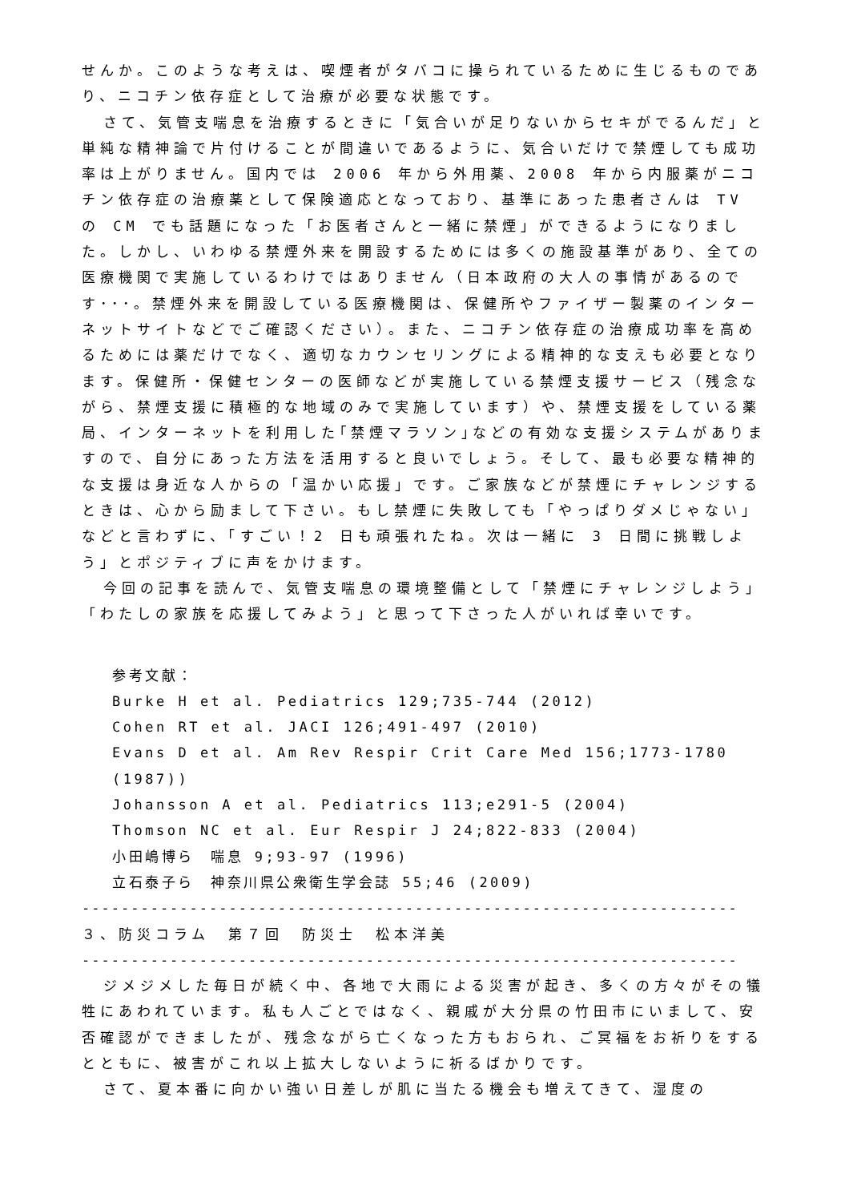せんか。このような考えは、喫煙者がタバコに操られているために生じるものであり、ニコチン依存症として治療が必要な状態です。
さて、気管支喘息を治療するときに「気合いが足りないからセキがでるんだ」と単純な精神論で片付けることが間違いであるように、気合いだけで禁煙しても成功率は上がりません。国内では 2006 年から外用薬、2008 年から内服薬がニコチン依存症の治療薬として保険適応となっており、基準にあった患者さんは TV の CM でも話題になった「お医者さんと一緒に禁煙」ができるようになりました。しかし、いわゆる禁煙外来を開設するためには多くの施設基準があり、全ての医療機関で実施しているわけではありません（日本政府の大人の事情があるのです･･･。禁煙外来を開設している医療機関は、保健所やファイザー製薬のインターネットサイトなどでご確認ください）。また、ニコチン依存症の治療成功率を高めるためには薬だけでなく、適切なカウンセリングによる精神的な支えも必要となります。保健所・保健センターの医師などが実施している禁煙支援サービス（残念ながら、禁煙支援に積極的な地域のみで実施しています）や、禁煙支援をしている薬局、インターネットを利用した｢禁煙マラソン｣などの有効な支援システムがありますので、自分にあった方法を活用すると良いでしょう。そして、最も必要な精神的な支援は身近な人からの「温かい応援」です。ご家族などが禁煙にチャレンジするときは、心から励まして下さい。もし禁煙に失敗しても「やっぱりダメじゃない」などと言わずに、「すごい！2 日も頑張れたね。次は一緒に 3 日間に挑戦しよう」とポジティブに声をかけます。
今回の記事を読んで、気管支喘息の環境整備として「禁煙にチャレンジしよう」「わたしの家族を応援してみよう」と思って下さった人がいれば幸いです。
参考文献：
Burke H et al. Pediatrics 129;735-744 (2012)
Cohen RT et al. JACI 126;491-497 (2010)
Evans D et al. Am Rev Respir Crit Care Med 156;1773-1780 (1987))
Johansson A et al. Pediatrics 113;e291-5 (2004)
Thomson NC et al. Eur Respir J 24;822-833 (2004)
小田嶋博ら　喘息 9;93-97 (1996)
立石泰子ら　神奈川県公衆衛生学会誌 55;46 (2009)
-------------------------------------------------------------------
３、防災コラム　第７回　防災士　松本洋美
-------------------------------------------------------------------
ジメジメした毎日が続く中、各地で大雨による災害が起き、多くの方々がその犠牲にあわれています。私も人ごとではなく、親戚が大分県の竹田市にいまして、安否確認ができましたが、残念ながら亡くなった方もおられ、ご冥福をお祈りをするとともに、被害がこれ以上拡大しないように祈るばかりです。
さて、夏本番に向かい強い日差しが肌に当たる機会も増えてきて、湿度の